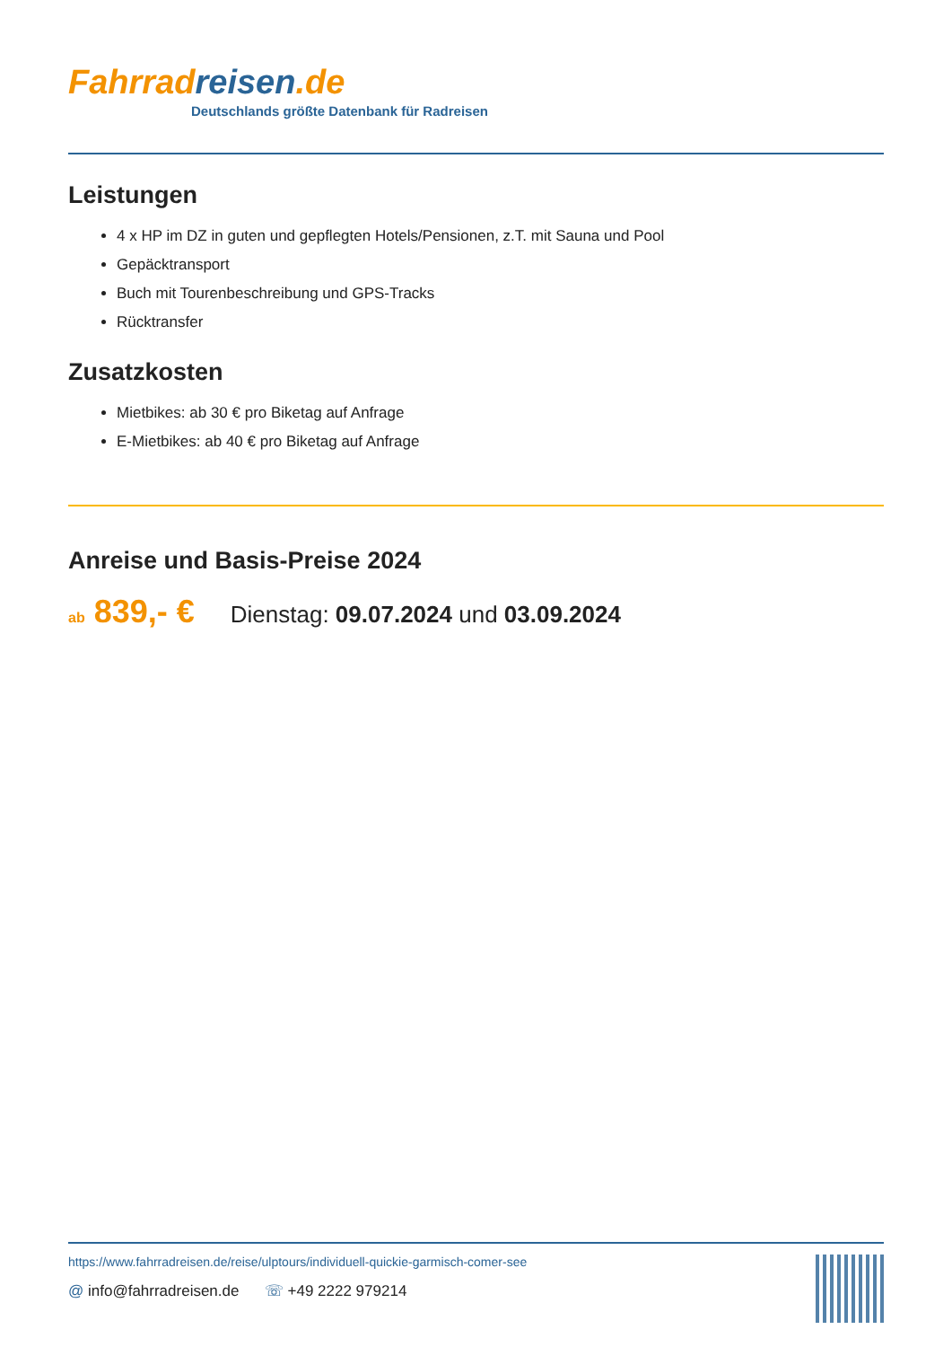Fahrrad reisen.de
Deutschlands größte Datenbank für Radreisen
Leistungen
4 x HP im DZ in guten und gepflegten Hotels/Pensionen, z.T. mit Sauna und Pool
Gepäcktransport
Buch mit Tourenbeschreibung und GPS-Tracks
Rücktransfer
Zusatzkosten
Mietbikes: ab 30 € pro Biketag auf Anfrage
E-Mietbikes: ab 40 € pro Biketag auf Anfrage
Anreise und Basis-Preise 2024
ab 839,- € Dienstag: 09.07.2024 und 03.09.2024
https://www.fahrradreisen.de/reise/ulptours/individuell-quickie-garmisch-comer-see
@ info@fahrradreisen.de ☏ +49 2222 979214